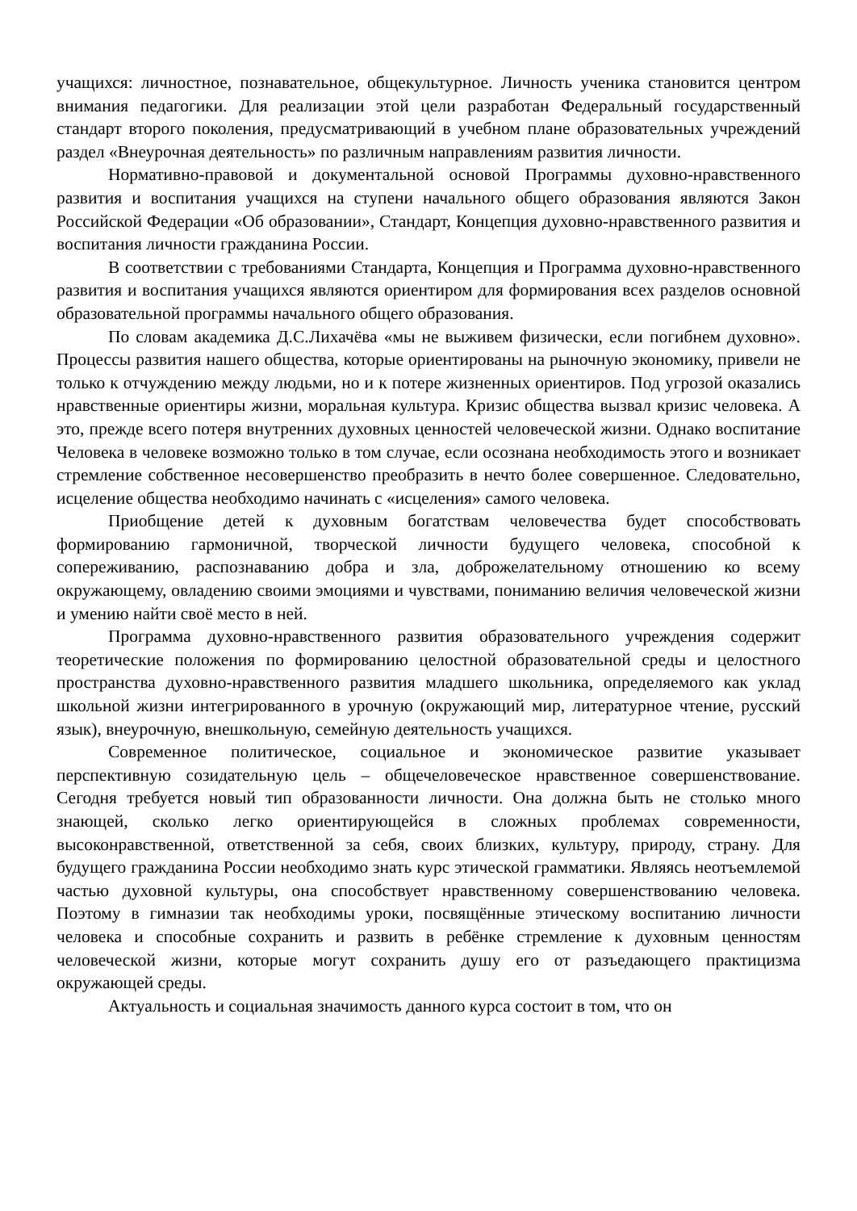учащихся: личностное, познавательное, общекультурное. Личность ученика становится центром внимания педагогики. Для реализации этой цели разработан Федеральный государственный стандарт второго поколения, предусматривающий в учебном плане образовательных учреждений раздел «Внеурочная деятельность» по различным направлениям развития личности.
Нормативно-правовой и документальной основой Программы духовно-нравственного развития и воспитания учащихся на ступени начального общего образования являются Закон Российской Федерации «Об образовании», Стандарт, Концепция духовно-нравственного развития и воспитания личности гражданина России.
В соответствии с требованиями Стандарта, Концепция и Программа духовно-нравственного развития и воспитания учащихся являются ориентиром для формирования всех разделов основной образовательной программы начального общего образования.
По словам академика Д.С.Лихачёва «мы не выживем физически, если погибнем духовно». Процессы развития нашего общества, которые ориентированы на рыночную экономику, привели не только к отчуждению между людьми, но и к потере жизненных ориентиров. Под угрозой оказались нравственные ориентиры жизни, моральная культура. Кризис общества вызвал кризис человека. А это, прежде всего потеря внутренних духовных ценностей человеческой жизни. Однако воспитание Человека в человеке возможно только в том случае, если осознана необходимость этого и возникает стремление собственное несовершенство преобразить в нечто более совершенное. Следовательно, исцеление общества необходимо начинать с «исцеления» самого человека.
Приобщение детей к духовным богатствам человечества будет способствовать формированию гармоничной, творческой личности будущего человека, способной к сопереживанию, распознаванию добра и зла, доброжелательному отношению ко всему окружающему, овладению своими эмоциями и чувствами, пониманию величия человеческой жизни и умению найти своё место в ней.
Программа духовно-нравственного развития образовательного учреждения содержит теоретические положения по формированию целостной образовательной среды и целостного пространства духовно-нравственного развития младшего школьника, определяемого как уклад школьной жизни интегрированного в урочную (окружающий мир, литературное чтение, русский язык), внеурочную, внешкольную, семейную деятельность учащихся.
Современное политическое, социальное и экономическое развитие указывает перспективную созидательную цель – общечеловеческое нравственное совершенствование. Сегодня требуется новый тип образованности личности. Она должна быть не столько много знающей, сколько легко ориентирующейся в сложных проблемах современности, высоконравственной, ответственной за себя, своих близких, культуру, природу, страну. Для будущего гражданина России необходимо знать курс этической грамматики. Являясь неотъемлемой частью духовной культуры, она способствует нравственному совершенствованию человека. Поэтому в гимназии так необходимы уроки, посвящённые этическому воспитанию личности человека и способные сохранить и развить в ребёнке стремление к духовным ценностям человеческой жизни, которые могут сохранить душу его от разъедающего практицизма окружающей среды.
Актуальность и социальная значимость данного курса состоит в том, что он